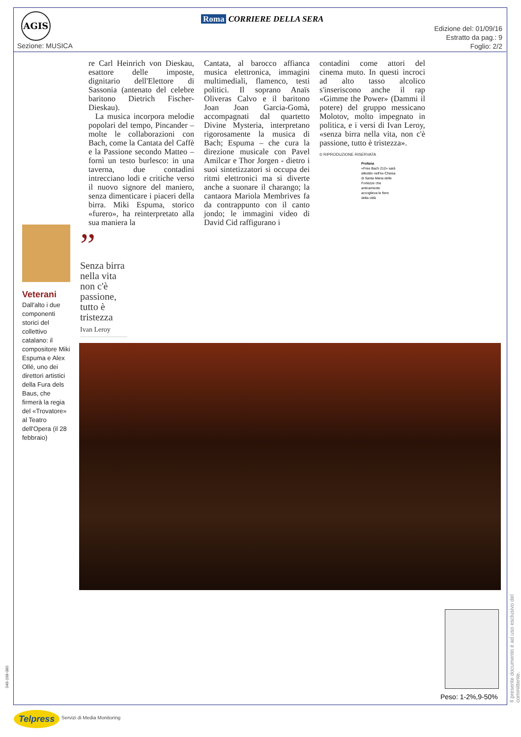AGIS
Sezione: MUSICA
Roma CORRIERE DELLA SERA
Edizione del: 01/09/16
Estratto da pag.: 9
Foglio: 2/2
re Carl Heinrich von Dieskau, esattore delle imposte, dignitario dell'Elettore di Sassonia (antenato del celebre baritono Dietrich Fischer-Dieskau).
La musica incorpora melodie popolari del tempo, Pincander – molte le collaborazioni con Bach, come la Cantata del Caffè e la Passione secondo Matteo – fornì un testo burlesco: in una taverna, due contadini intrecciano lodi e critiche verso il nuovo signore del maniero, senza dimenticare i piaceri della birra. Miki Espuma, storico «furero», ha reinterpretato alla sua maniera la
Cantata, al barocco affianca musica elettronica, immagini multimediali, flamenco, testi politici. Il soprano Anaïs Oliveras Calvo e il baritono Joan Joan Garcia-Gomà, accompagnati dal quartetto Divine Mysteria, interpretano rigorosamente la musica di Bach; Espuma – che cura la direzione musicale con Pavel Amilcar e Thor Jorgen - dietro i suoi sintetizzatori si occupa dei ritmi elettronici ma si diverte anche a suonare il charango; la cantaora Mariola Membrives fa da contrappunto con il canto jondo; le immagini video di David Cid raffigurano i
contadini come attori del cinema muto. In questi incroci ad alto tasso alcolico s'inseriscono anche il rap «Gimme the Power» (Dammi il potere) del gruppo messicano Molotov, molto impegnato in politica, e i versi di Ivan Leroy, «senza birra nella vita, non c'è passione, tutto è tristezza».
© RIPRODUZIONE RISERVATA
Profana
«Free Bach 212» sarà allestito nell'ex-Chiesa di Santa Maria delle Fortezze che anticamente accoglieva le fiere della città
Veterani
Dall'alto i due componenti storici del collettivo catalano: il compositore Miki Espuma e Alex Ollé, uno dei direttori artistici della Fura dels Baus, che firmerà la regia del «Trovatore» al Teatro dell'Opera (il 28 febbraio)
”
Senza birra nella vita non c'è passione, tutto è tristezza
Ivan Leroy
Peso: 1-2%,9-50%
Il presente documento è ad uso esclusivo del committente.
049-198-080
Telpress Servizi di Media Monitoring